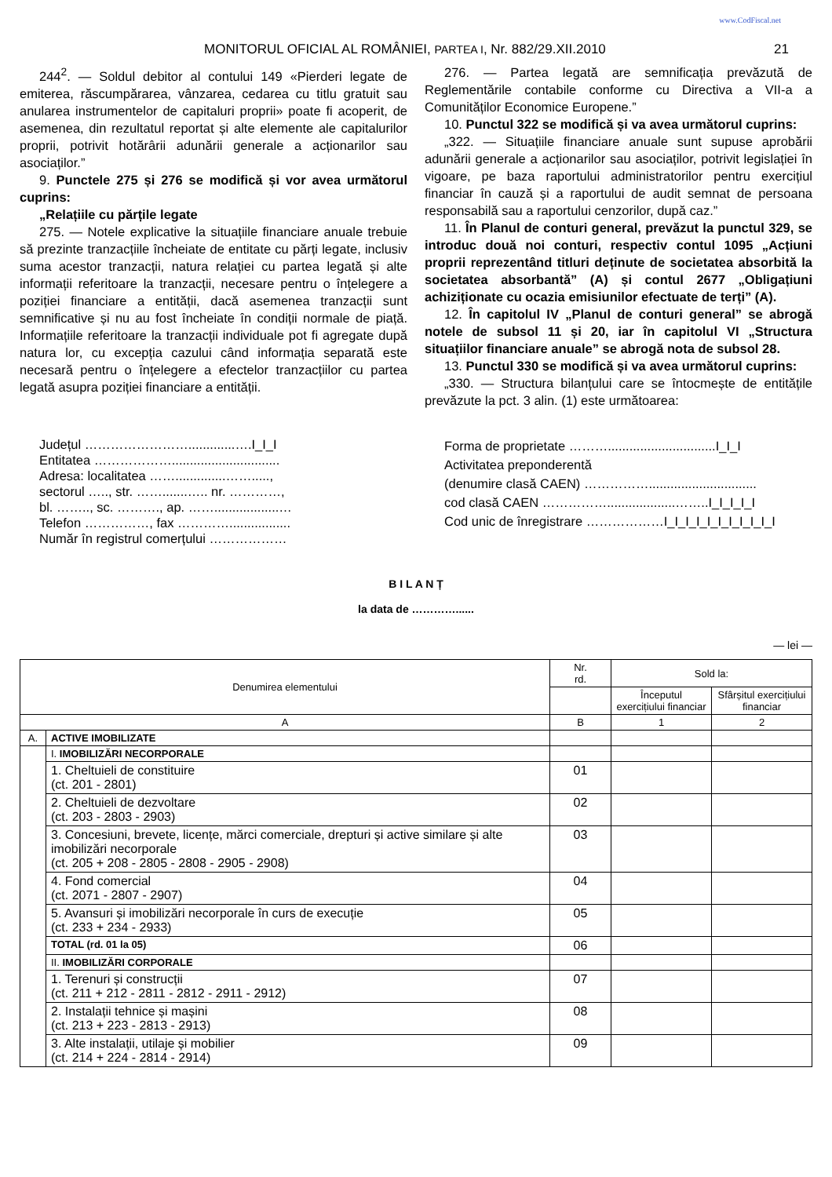www.CodFiscal.net
MONITORUL OFICIAL AL ROMÂNIEI, PARTEA I, Nr. 882/29.XII.2010 21
244<sup>2</sup>. — Soldul debitor al contului 149 «Pierderi legate de emiterea, răscumpărarea, vânzarea, cedarea cu titlu gratuit sau anularea instrumentelor de capitaluri proprii» poate fi acoperit, de asemenea, din rezultatul reportat și alte elemente ale capitalurilor proprii, potrivit hotărârii adunării generale a acționarilor sau asociaților.”
9. Punctele 275 și 276 se modifică și vor avea următorul cuprins:
„Relațiile cu părțile legate
275. — Notele explicative la situațiile financiare anuale trebuie să prezinte tranzacțiile încheiate de entitate cu părți legate, inclusiv suma acestor tranzacții, natura relației cu partea legată și alte informații referitoare la tranzacții, necesare pentru o înțelegere a poziției financiare a entității, dacă asemenea tranzacții sunt semnificative și nu au fost încheiate în condiții normale de piață. Informațiile referitoare la tranzacții individuale pot fi agregate după natura lor, cu excepția cazului când informația separată este necesară pentru o înțelegere a efectelor tranzacțiilor cu partea legată asupra poziției financiare a entității.
276. — Partea legată are semnificația prevăzută de Reglementările contabile conforme cu Directiva a VII-a a Comunităților Economice Europene.”
10. Punctul 322 se modifică și va avea următorul cuprins:
„322. — Situațiile financiare anuale sunt supuse aprobării adunării generale a acționarilor sau asociaților, potrivit legislației în vigoare, pe baza raportului administratorilor pentru exercițiul financiar în cauză și a raportului de audit semnat de persoana responsabilă sau a raportului cenzorilor, după caz.”
11. În Planul de conturi general, prevăzut la punctul 329, se introduc două noi conturi, respectiv contul 1095 „Acțiuni proprii reprezentând titluri deținute de societatea absorbită la societatea absorbantă” (A) și contul 2677 „Obligațiuni achiziționate cu ocazia emisiunilor efectuate de terți” (A).
12. În capitolul IV „Planul de conturi general” se abrogă notele de subsol 11 și 20, iar în capitolul VI „Structura situațiilor financiare anuale” se abrogă nota de subsol 28.
13. Punctul 330 se modifică și va avea următorul cuprins:
„330. — Structura bilanțului care se întocmește de entitățile prevăzute la pct. 3 alin. (1) este următoarea:
Județul …………………….............….I_I_I
Entitatea ………………..............................
Adresa: localitatea ……..............…….....,
sectorul ….., str. …….......….. nr. …………,
bl. …….., sc. ………., ap. ……..................…
Telefon ……………, fax ………….................
Număr în registrul comerțului ………………
Forma de proprietate ………..............................I_I_I
Activitatea preponderentă
(denumire clasă CAEN) ……………..............................
cod clasă CAEN ……………...................……..I_I_I_I_I
Cod unic de înregistrare ………………I_I_I_I_I_I_I_I_I_I_I
B I L A N Ț
la data de …………......
— lei —
| Denumirea elementului | | Nr. rd. | Sold la: | |
| --- | --- | --- | --- | --- |
| | | | Începutul exercițiului financiar | Sfârșitul exercițiului financiar |
| A | | B | 1 | 2 |
| A. | ACTIVE IMOBILIZATE | | | |
| | I. IMOBILIZĂRI NECORPORALE | | | |
| | 1. Cheltuieli de constituire (ct. 201 - 2801) | 01 | | |
| | 2. Cheltuieli de dezvoltare (ct. 203 - 2803 - 2903) | 02 | | |
| | 3. Concesiuni, brevete, licențe, mărci comerciale, drepturi și active similare și alte imobilizări necorporale (ct. 205 + 208 - 2805 - 2808 - 2905 - 2908) | 03 | | |
| | 4. Fond comercial (ct. 2071 - 2807 - 2907) | 04 | | |
| | 5. Avansuri și imobilizări necorporale în curs de execuție (ct. 233 + 234 - 2933) | 05 | | |
| | TOTAL (rd. 01 la 05) | 06 | | |
| | II. IMOBILIZĂRI CORPORALE | | | |
| | 1. Terenuri și construcții (ct. 211 + 212 - 2811 - 2812 - 2911 - 2912) | 07 | | |
| | 2. Instalații tehnice și mașini (ct. 213 + 223 - 2813 - 2913) | 08 | | |
| | 3. Alte instalații, utilaje și mobilier (ct. 214 + 224 - 2814 - 2914) | 09 | | |